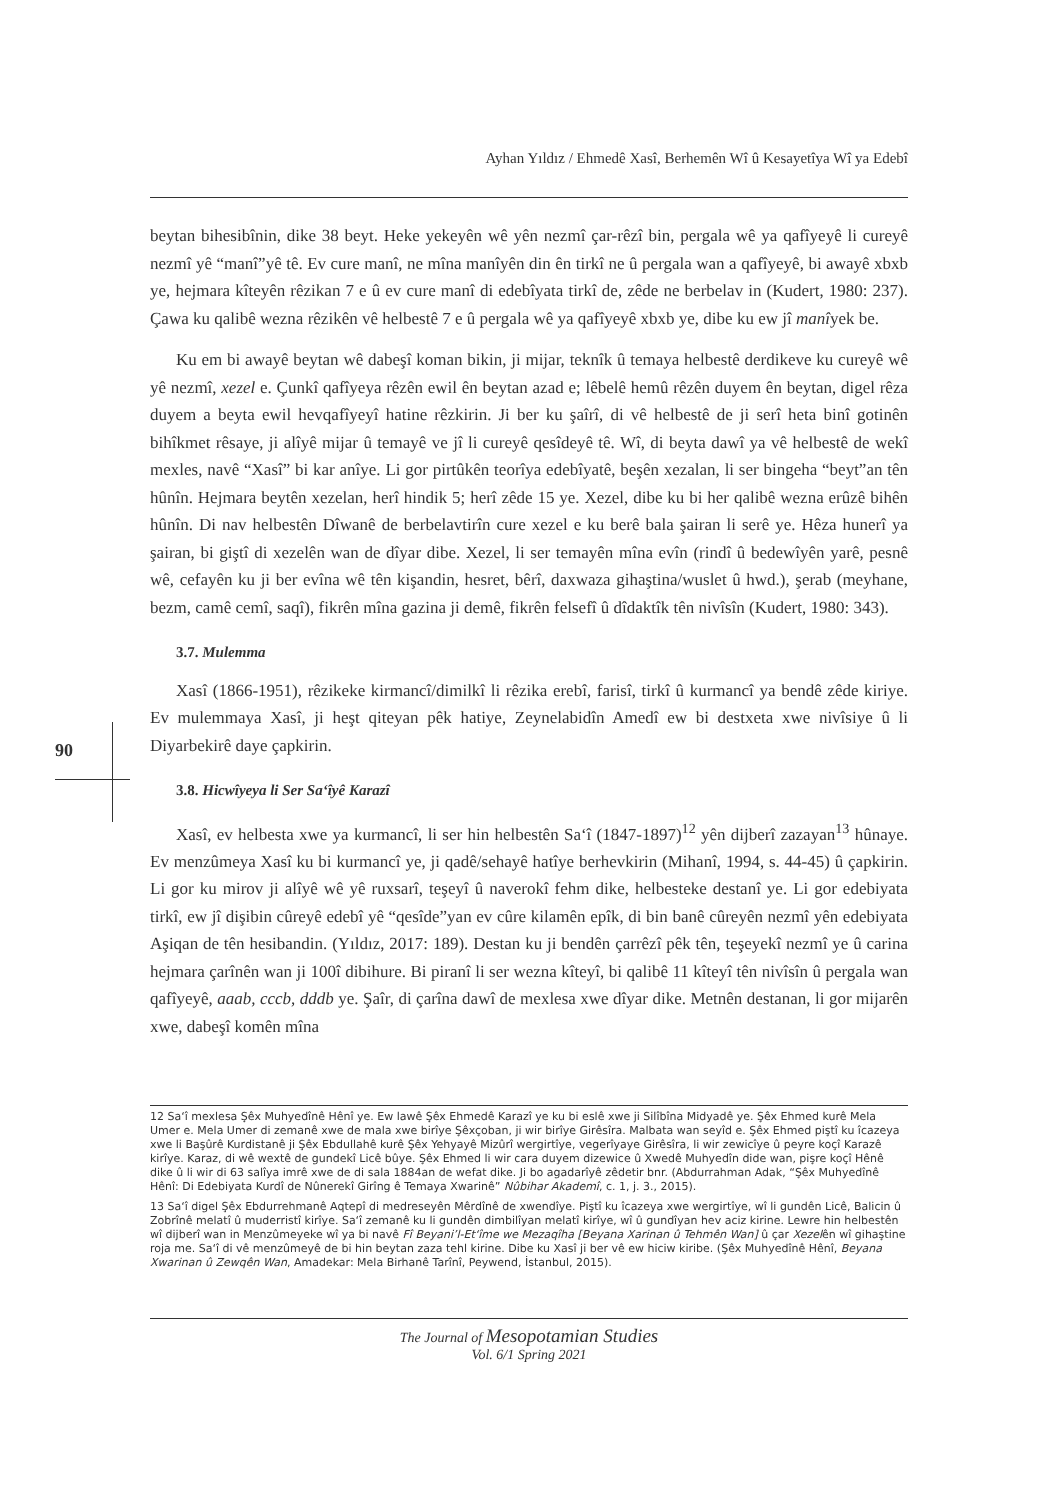Ayhan Yıldız / Ehmedê Xasî, Berhemên Wî û Kesayetîya Wî ya Edebî
90
beytan bihesibînin, dike 38 beyt. Heke yekeyên wê yên nezmî çar-rêzî bin, pergala wê ya qafîyeyê li cureyê nezmî yê “manî”yê tê. Ev cure manî, ne mîna manîyên din ên tirkî ne û pergala wan a qafîyeyê, bi awayê xbxb ye, hejmara kîteyên rêzikan 7 e û ev cure manî di edebîyata tirkî de, zêde ne berbelav in (Kudert, 1980: 237). Çawa ku qalibê wezna rêzikên vê helbestê 7 e û pergala wê ya qafîyeyê xbxb ye, dibe ku ew jî manîyek be.
Ku em bi awayê beytan wê dabeşî koman bikin, ji mijar, teknîk û temaya helbestê derdikeve ku cureyê wê yê nezmî, xezel e. Çunkî qafîyeya rêzên ewil ên beytan azad e; lêbelê hemû rêzên duyem ên beytan, digel rêza duyem a beyta ewil hevqafîyeyî hatine rêzkirin. Ji ber ku şaîrî, di vê helbestê de ji serî heta binî gotinên bihîkmet rêsaye, ji alîyê mijar û temayê ve jî li cureyê qesîdeyê tê. Wî, di beyta dawî ya vê helbestê de wekî mexles, navê “Xasî” bi kar anîye. Li gor pirtûkên teorîya edebîyatê, beşên xezalan, li ser bingeha “beyt”an tên hûnîn. Hejmara beytên xezelan, herî hindik 5; herî zêde 15 ye. Xezel, dibe ku bi her qalibê wezna erûzê bihên hûnîn. Di nav helbestên Dîwanê de berbelavtirîn cure xezel e ku berê bala şairan li serê ye. Hêza hunerî ya şairan, bi giştî di xezelên wan de dîyar dibe. Xezel, li ser temayên mîna evîn (rindî û bedewîyên yarê, pesnê wê, cefayên ku ji ber evîna wê tên kişandin, hesret, bêrî, daxwaza gihaştina/wuslet û hwd.), şerab (meyhane, bezm, camê cemî, saqî), fikrên mîna gazina ji demê, fikrên felsefî û dîdaktîk tên nivîsîn (Kudert, 1980: 343).
3.7. Mulemma
Xasî (1866-1951), rêzikeke kirmancî/dimilkî li rêzika erebî, farisî, tirkî û kurmancî ya bendê zêde kiriye. Ev mulemmaya Xasî, ji heşt qiteyan pêk hatiye, Zeynelabidîn Amedî ew bi destxeta xwe nivîsiye û li Diyarbekirê daye çapkirin.
3.8. Hicwîyeya li Ser Sa‘îyê Karazî
Xasî, ev helbesta xwe ya kurmancî, li ser hin helbestên Sa‘î (1847-1897)<sup>12</sup> yên dijberî zazayan<sup>13</sup> hûnaye. Ev menzûmeya Xasî ku bi kurmancî ye, ji qadê/sehayê hatîye berhevkirin (Mihanî, 1994, s. 44-45) û çapkirin. Li gor ku mirov ji alîyê wê yê ruxsarî, teşeyî û naverokî fehm dike, helbesteke destanî ye. Li gor edebiyata tirkî, ew jî dişibin cûreyê edebî yê “qesîde”yan ev cûre kilamên epîk, di bin banê cûreyên nezmî yên edebiyata Aşiqan de tên hesibandin. (Yıldız, 2017: 189). Destan ku ji bendên çarrêzî pêk tên, teşeyekî nezmî ye û carina hejmara çarînên wan ji 100î dibihure. Bi piranî li ser wezna kîteyî, bi qalibê 11 kîteyî tên nivîsîn û pergala wan qafîyeyê, aaab, cccb, dddb ye. Şaîr, di çarîna dawî de mexlesa xwe dîyar dike. Metnên destanan, li gor mijarên xwe, dabeşî komên mîna
12 Sa‘î mexlesa Şêx Muhyedînê Hênî ye. Ew lawê Şêx Ehmedê Karazî ye ku bi eslê xwe ji Silîbîna Midyadê ye. Şêx Ehmed kurê Mela Umer e. Mela Umer di zemanê xwe de mala xwe birîye Şêxçoban, ji wir birîye Girêsîra. Malbata wan seyîd e. Şêx Ehmed piştî ku îcazeya xwe li Başûrê Kurdistanê ji Şêx Ebdullahê kurê Şêx Yehyayê Mizûrî wergirtîye, vegerîyaye Girêsîra, li wir zewicîye û peyre koçî Karazê kirîye. Karaz, di wê wextê de gundekî Licê bûye. Şêx Ehmed li wir cara duyem dizewice û Xwedê Muhyedîn dide wan, pişre koçî Hênê dike û li wir di 63 salîya imrê xwe de di sala 1884an de wefat dike. Ji bo agadarîyê zêdetir bnr. (Abdurrahman Adak, “Şêx Muhyedînê Hênî: Di Edebiyata Kurdî de Nûnerekî Girîng ê Temaya Xwarinê” Nûbihar Akademî, c. 1, j. 3., 2015).
13 Sa‘î digel Şêx Ebdurrehmanê Aqtepî di medreseyên Mêrdînê de xwendîye. Piştî ku îcazeya xwe wergirtîye, wî li gundên Licê, Balicin û Zobrînê melatî û muderristî kirîye. Sa‘î zemanê ku li gundên dimbilîyan melatî kirîye, wî û gundîyan hev aciz kirine. Lewre hin helbestên wî dijberî wan in Menzûmeyeke wî ya bi navê Fî Beyani’l-Et‘îme we Mezaqîha [Beyana Xarinan û Tehmên Wan] û çar Xezelên wî gihaştine roja me. Sa‘î di vê menzûmeyê de bi hin beytan zaza tehl kirine. Dibe ku Xasî ji ber vê ew hiciw kiribe. (Şêx Muhyedînê Hênî, Beyana Xwarinan û Zewqên Wan, Amadekar: Mela Birhanê Tarînî, Peywend, İstanbul, 2015).
The Journal of Mesopotamian Studies
Vol. 6/1 Spring 2021